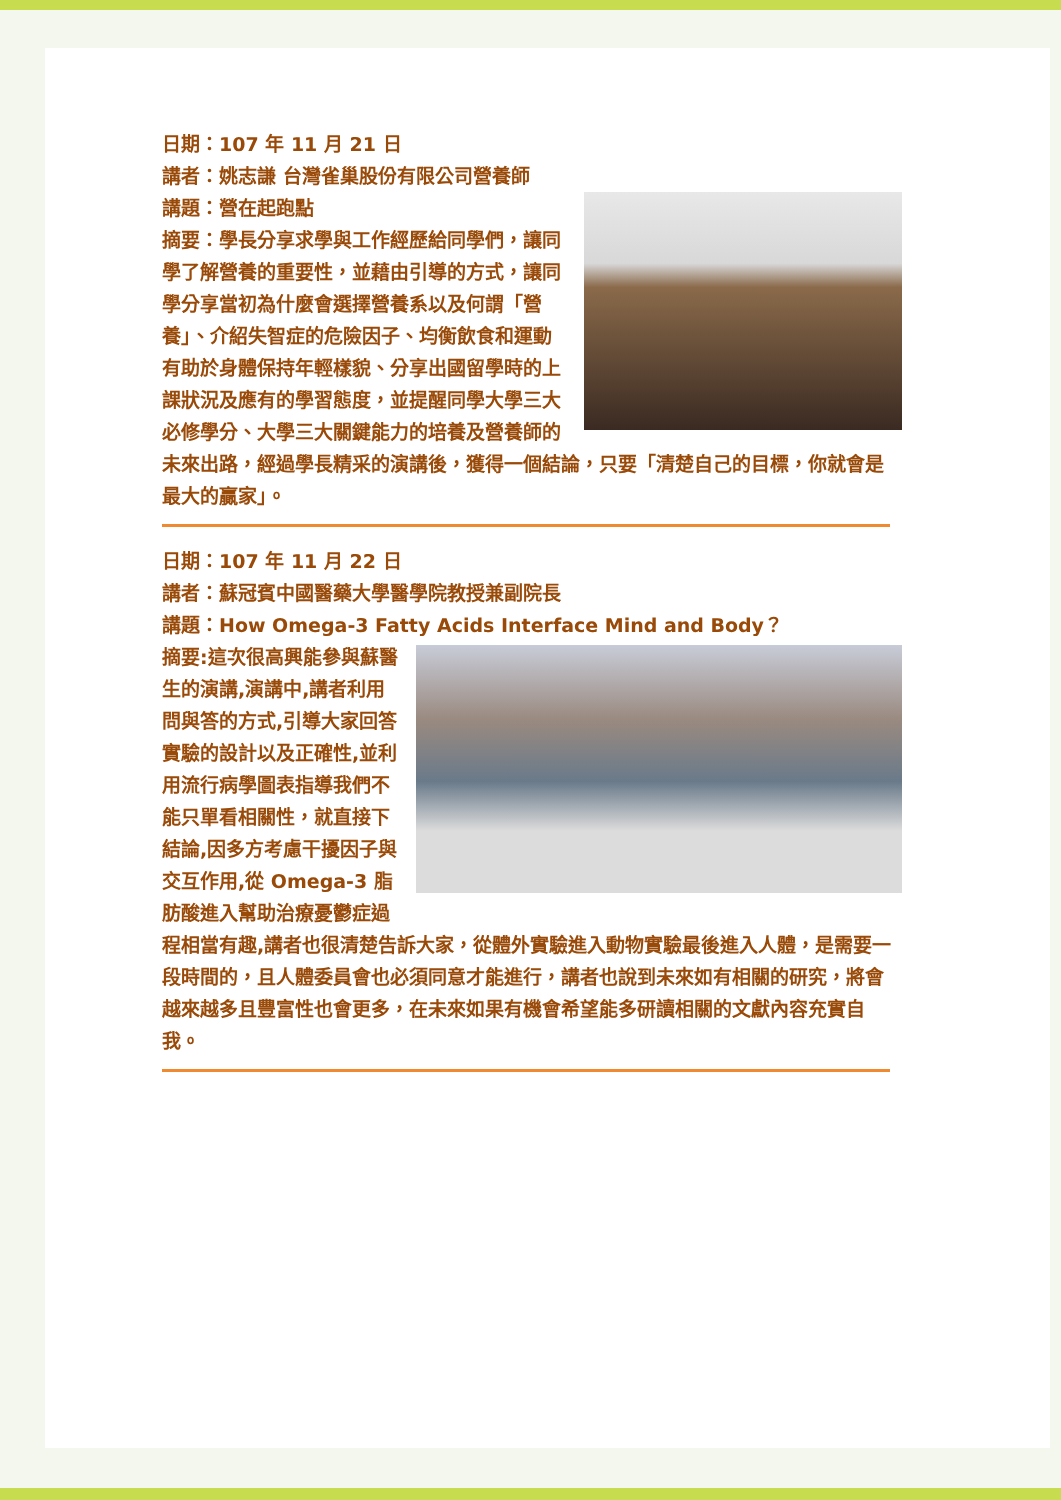日期：107 年 11 月 21 日
講者：姚志謙 台灣雀巢股份有限公司營養師
講題：營在起跑點
摘要：學長分享求學與工作經歷給同學們，讓同學了解營養的重要性，並藉由引導的方式，讓同學分享當初為什麼會選擇營養系以及何謂「營養」、介紹失智症的危險因子、均衡飲食和運動有助於身體保持年輕樣貌、分享出國留學時的上課狀況及應有的學習態度，並提醒同學大學三大必修學分、大學三大關鍵能力的培養及營養師的未來出路，經過學長精采的演講後，獲得一個結論，只要「清楚自己的目標，你就會是最大的贏家」。
日期：107 年 11 月 22 日
講者：蘇冠賓中國醫藥大學醫學院教授兼副院長
講題：How Omega-3 Fatty Acids Interface Mind and Body？
摘要:這次很高興能參與蘇醫生的演講,演講中,講者利用問與答的方式,引導大家回答實驗的設計以及正確性,並利用流行病學圖表指導我們不能只單看相關性，就直接下結論,因多方考慮干擾因子與交互作用,從 Omega-3 脂肪酸進入幫助治療憂鬱症過程相當有趣,講者也很清楚告訴大家，從體外實驗進入動物實驗最後進入人體，是需要一段時間的，且人體委員會也必須同意才能進行，講者也說到未來如有相關的研究，將會越來越多且豐富性也會更多，在未來如果有機會希望能多研讀相關的文獻內容充實自我。